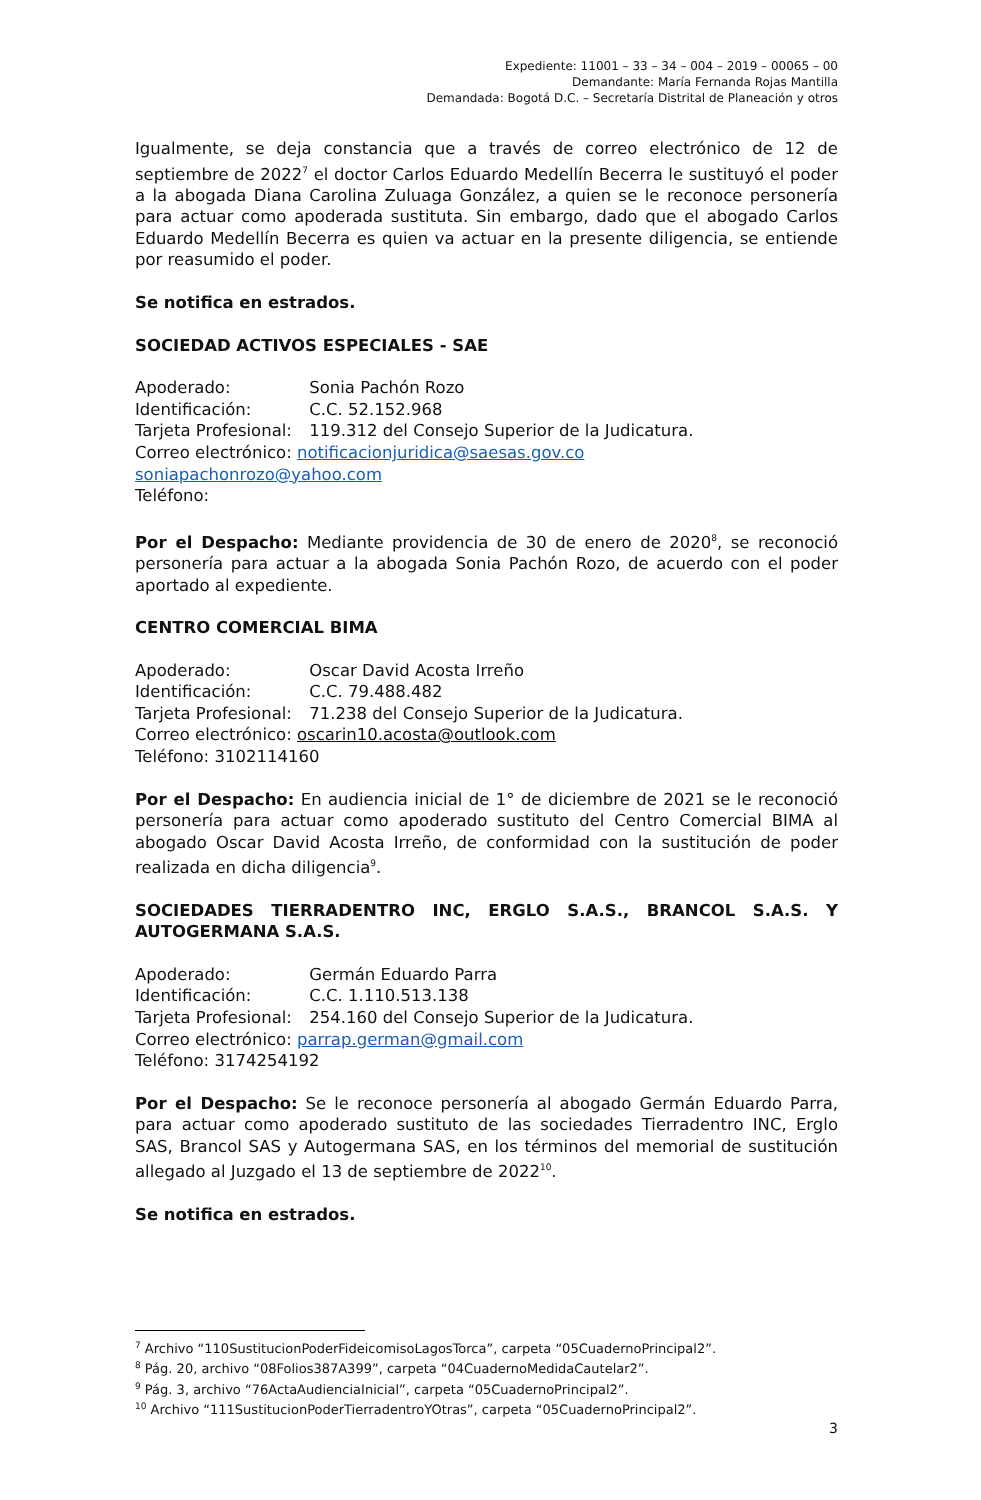Expediente: 11001 – 33 – 34 – 004 – 2019 – 00065 – 00
Demandante: María Fernanda Rojas Mantilla
Demandada: Bogotá D.C. – Secretaría Distrital de Planeación y otros
Igualmente, se deja constancia que a través de correo electrónico de 12 de septiembre de 2022<sup>7</sup> el doctor Carlos Eduardo Medellín Becerra le sustituyó el poder a la abogada Diana Carolina Zuluaga González, a quien se le reconoce personería para actuar como apoderada sustituta. Sin embargo, dado que el abogado Carlos Eduardo Medellín Becerra es quien va actuar en la presente diligencia, se entiende por reasumido el poder.
Se notifica en estrados.
SOCIEDAD ACTIVOS ESPECIALES - SAE
Apoderado: Sonia Pachón Rozo
Identificación: C.C. 52.152.968
Tarjeta Profesional: 119.312 del Consejo Superior de la Judicatura.
Correo electrónico: notificacionjuridica@saesas.gov.co
soniapachonrozo@yahoo.com
Teléfono:
Por el Despacho: Mediante providencia de 30 de enero de 2020<sup>8</sup>, se reconoció personería para actuar a la abogada Sonia Pachón Rozo, de acuerdo con el poder aportado al expediente.
CENTRO COMERCIAL BIMA
Apoderado: Oscar David Acosta Irreño
Identificación: C.C. 79.488.482
Tarjeta Profesional: 71.238 del Consejo Superior de la Judicatura.
Correo electrónico: oscarin10.acosta@outlook.com
Teléfono: 3102114160
Por el Despacho: En audiencia inicial de 1° de diciembre de 2021 se le reconoció personería para actuar como apoderado sustituto del Centro Comercial BIMA al abogado Oscar David Acosta Irreño, de conformidad con la sustitución de poder realizada en dicha diligencia<sup>9</sup>.
SOCIEDADES TIERRADENTRO INC, ERGLO S.A.S., BRANCOL S.A.S. Y AUTOGERMANA S.A.S.
Apoderado: Germán Eduardo Parra
Identificación: C.C. 1.110.513.138
Tarjeta Profesional: 254.160 del Consejo Superior de la Judicatura.
Correo electrónico: parrap.german@gmail.com
Teléfono: 3174254192
Por el Despacho: Se le reconoce personería al abogado Germán Eduardo Parra, para actuar como apoderado sustituto de las sociedades Tierradentro INC, Erglo SAS, Brancol SAS y Autogermana SAS, en los términos del memorial de sustitución allegado al Juzgado el 13 de septiembre de 2022<sup>10</sup>.
Se notifica en estrados.
<sup>7</sup> Archivo “110SustitucionPoderFideicomisoLagosTorca”, carpeta “05CuadernoPrincipal2”.
<sup>8</sup> Pág. 20, archivo “08Folios387A399”, carpeta “04CuadernoMedidaCautelar2”.
<sup>9</sup> Pág. 3, archivo “76ActaAudienciaInicial”, carpeta “05CuadernoPrincipal2”.
<sup>10</sup> Archivo “111SustitucionPoderTierradentroYOtras”, carpeta “05CuadernoPrincipal2”.
3